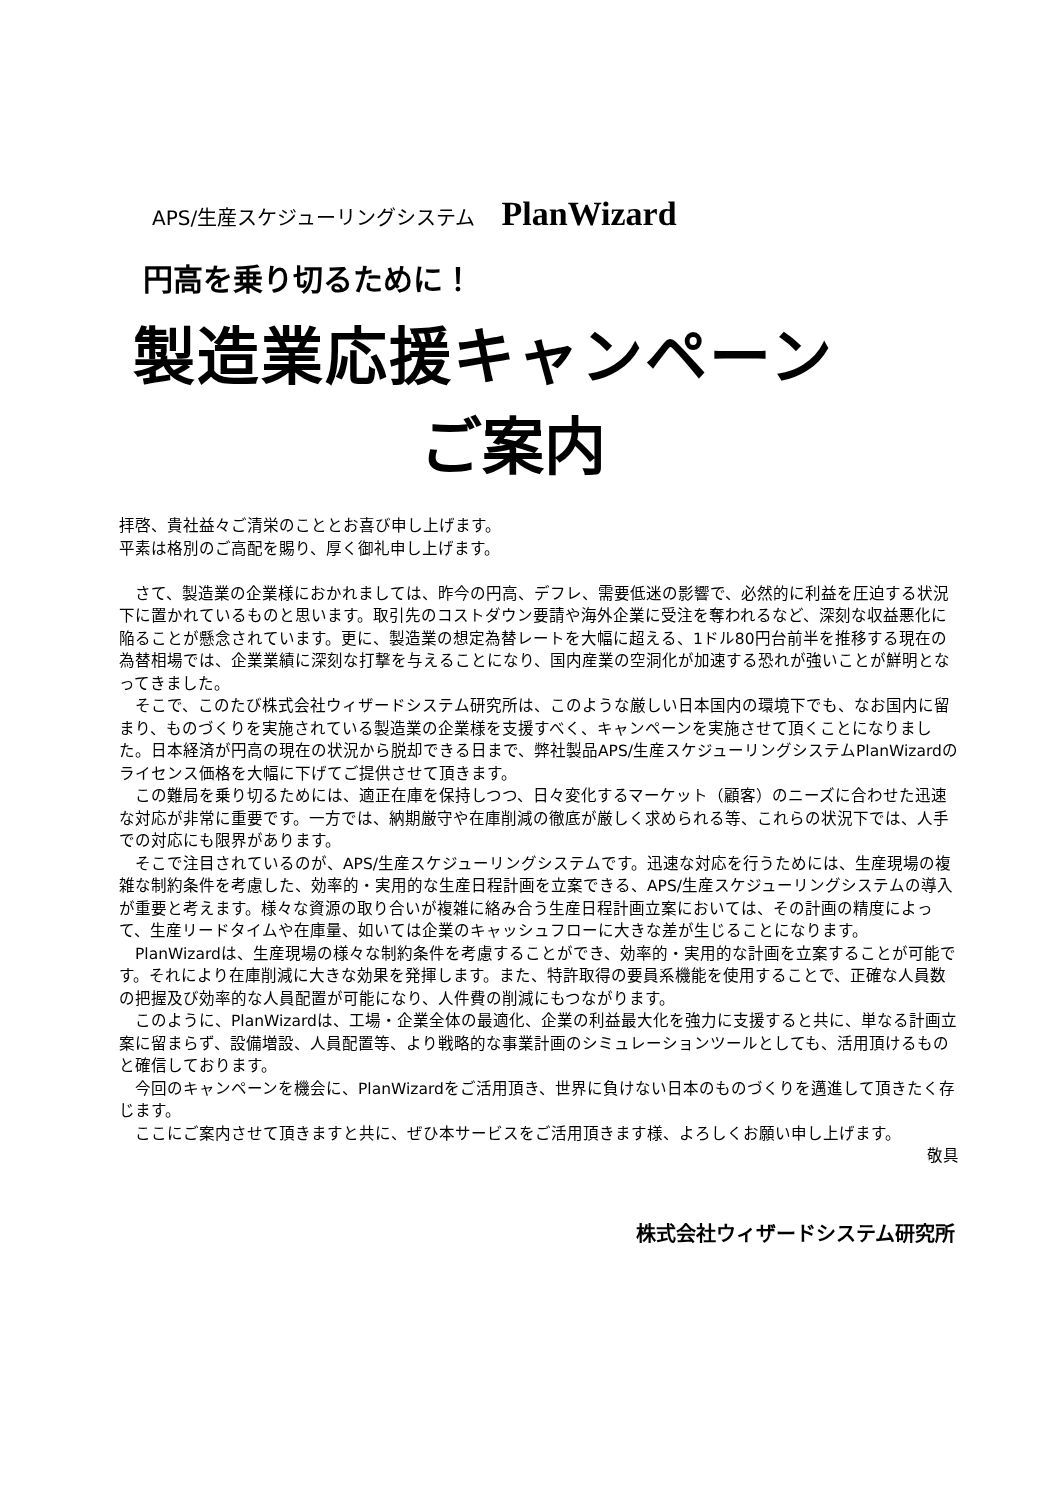APS/生産スケジューリングシステム PlanWizard
円高を乗り切るために！
製造業応援キャンペーン
ご案内
拝啓、貴社益々ご清栄のこととお喜び申し上げます。
平素は格別のご高配を賜り、厚く御礼申し上げます。
　さて、製造業の企業様におかれましては、昨今の円高、デフレ、需要低迷の影響で、必然的に利益を圧迫する状況下に置かれているものと思います。取引先のコストダウン要請や海外企業に受注を奪われるなど、深刻な収益悪化に陥ることが懸念されています。更に、製造業の想定為替レートを大幅に超える、1ドル80円台前半を推移する現在の為替相場では、企業業績に深刻な打撃を与えることになり、国内産業の空洞化が加速する恐れが強いことが鮮明となってきました。
　そこで、このたび株式会社ウィザードシステム研究所は、このような厳しい日本国内の環境下でも、なお国内に留まり、ものづくりを実施されている製造業の企業様を支援すべく、キャンペーンを実施させて頂くことになりました。日本経済が円高の現在の状況から脱却できる日まで、弊社製品APS/生産スケジューリングシステムPlanWizardのライセンス価格を大幅に下げてご提供させて頂きます。
　この難局を乗り切るためには、適正在庫を保持しつつ、日々変化するマーケット（顧客）のニーズに合わせた迅速な対応が非常に重要です。一方では、納期厳守や在庫削減の徹底が厳しく求められる等、これらの状況下では、人手での対応にも限界があります。
　そこで注目されているのが、APS/生産スケジューリングシステムです。迅速な対応を行うためには、生産現場の複雑な制約条件を考慮した、効率的・実用的な生産日程計画を立案できる、APS/生産スケジューリングシステムの導入が重要と考えます。様々な資源の取り合いが複雑に絡み合う生産日程計画立案においては、その計画の精度によって、生産リードタイムや在庫量、如いては企業のキャッシュフローに大きな差が生じることになります。
　PlanWizardは、生産現場の様々な制約条件を考慮することができ、効率的・実用的な計画を立案することが可能です。それにより在庫削減に大きな効果を発揮します。また、特許取得の要員系機能を使用することで、正確な人員数の把握及び効率的な人員配置が可能になり、人件費の削減にもつながります。
　このように、PlanWizardは、工場・企業全体の最適化、企業の利益最大化を強力に支援すると共に、単なる計画立案に留まらず、設備増設、人員配置等、より戦略的な事業計画のシミュレーションツールとしても、活用頂けるものと確信しております。
　今回のキャンペーンを機会に、PlanWizardをご活用頂き、世界に負けない日本のものづくりを邁進して頂きたく存じます。
　ここにご案内させて頂きますと共に、ぜひ本サービスをご活用頂きます様、よろしくお願い申し上げます。
敬具
株式会社ウィザードシステム研究所